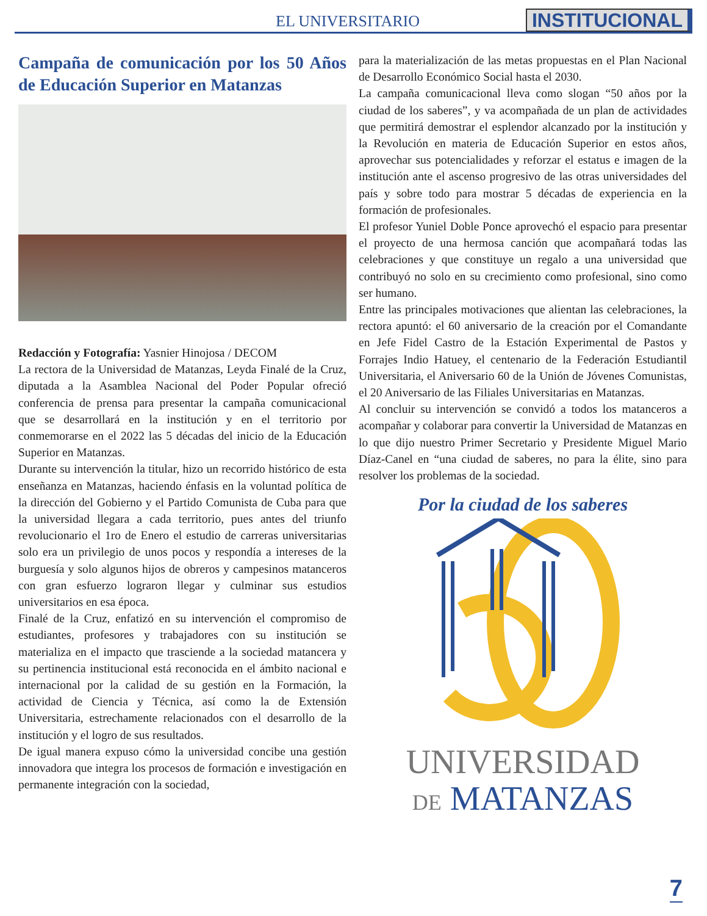EL UNIVERSITARIO INSTITUCIONAL
Campaña de comunicación por los 50 Años de Educación Superior en Matanzas
Redacción y Fotografía: Yasnier Hinojosa / DECOM
La rectora de la Universidad de Matanzas, Leyda Finalé de la Cruz, diputada a la Asamblea Nacional del Poder Popular ofreció conferencia de prensa para presentar la campaña comunicacional que se desarrollará en la institución y en el territorio por conmemorarse en el 2022 las 5 décadas del inicio de la Educación Superior en Matanzas.
Durante su intervención la titular, hizo un recorrido histórico de esta enseñanza en Matanzas, haciendo énfasis en la voluntad política de la dirección del Gobierno y el Partido Comunista de Cuba para que la universidad llegara a cada territorio, pues antes del triunfo revolucionario el 1ro de Enero el estudio de carreras universitarias solo era un privilegio de unos pocos y respondía a intereses de la burguesía y solo algunos hijos de obreros y campesinos matanceros con gran esfuerzo lograron llegar y culminar sus estudios universitarios en esa época.
Finalé de la Cruz, enfatizó en su intervención el compromiso de estudiantes, profesores y trabajadores con su institución se materializa en el impacto que trasciende a la sociedad matancera y su pertinencia institucional está reconocida en el ámbito nacional e internacional por la calidad de su gestión en la Formación, la actividad de Ciencia y Técnica, así como la de Extensión Universitaria, estrechamente relacionados con el desarrollo de la institución y el logro de sus resultados.
De igual manera expuso cómo la universidad concibe una gestión innovadora que integra los procesos de formación e investigación en permanente integración con la sociedad,
para la materialización de las metas propuestas en el Plan Nacional de Desarrollo Económico Social hasta el 2030.
La campaña comunicacional lleva como slogan “50 años por la ciudad de los saberes”, y va acompañada de un plan de actividades que permitirá demostrar el esplendor alcanzado por la institución y la Revolución en materia de Educación Superior en estos años, aprovechar sus potencialidades y reforzar el estatus e imagen de la institución ante el ascenso progresivo de las otras universidades del país y sobre todo para mostrar 5 décadas de experiencia en la formación de profesionales.
El profesor Yuniel Doble Ponce aprovechó el espacio para presentar el proyecto de una hermosa canción que acompañará todas las celebraciones y que constituye un regalo a una universidad que contribuyó no solo en su crecimiento como profesional, sino como ser humano.
Entre las principales motivaciones que alientan las celebraciones, la rectora apuntó: el 60 aniversario de la creación por el Comandante en Jefe Fidel Castro de la Estación Experimental de Pastos y Forrajes Indio Hatuey, el centenario de la Federación Estudiantil Universitaria, el Aniversario 60 de la Unión de Jóvenes Comunistas, el 20 Aniversario de las Filiales Universitarias en Matanzas.
Al concluir su intervención se convidó a todos los matanceros a acompañar y colaborar para convertir la Universidad de Matanzas en lo que dijo nuestro Primer Secretario y Presidente Miguel Mario Díaz-Canel en “una ciudad de saberes, no para la élite, sino para resolver los problemas de la sociedad.
Por la ciudad de los saberes
UNIVERSIDAD
DE MATANZAS
7